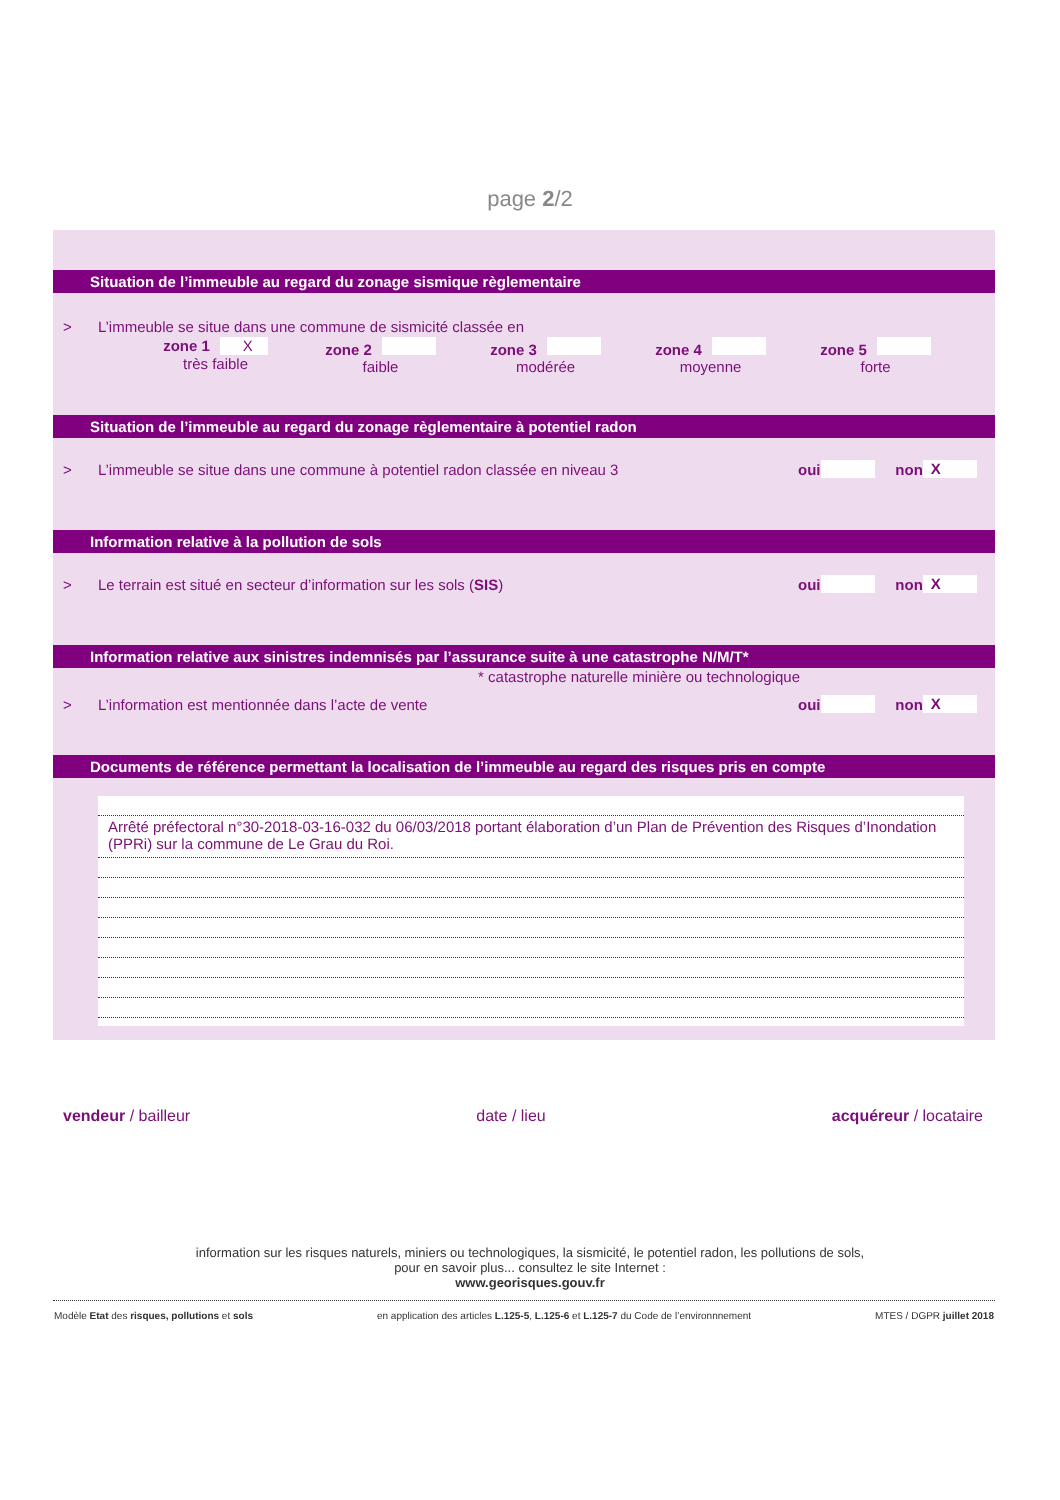page 2/2
Situation de l’immeuble au regard du zonage sismique règlementaire
> L’immeuble se situe dans une commune de sismicité classée en
zone 1 X
très faible
zone 2
faible
zone 3
modérée
zone 4
moyenne
zone 5
forte
Situation de l’immeuble au regard du zonage règlementaire à potentiel radon
> L’immeuble se situe dans une commune à potentiel radon classée en niveau 3 oui non X
Information relative à la pollution de sols
> Le terrain est situé en secteur d’information sur les sols (SIS) oui non X
Information relative aux sinistres indemnisés par l’assurance suite à une catastrophe N/M/T*
* catastrophe naturelle minière ou technologique
> L’information est mentionnée dans l’acte de vente oui non X
Documents de référence permettant la localisation de l’immeuble au regard des risques pris en compte
Arrêté préfectoral n°30-2018-03-16-032 du 06/03/2018 portant élaboration d’un Plan de Prévention des Risques d’Inondation (PPRi) sur la commune de Le Grau du Roi.
vendeur / bailleur date / lieu acquéreur / locataire
information sur les risques naturels, miniers ou technologiques, la sismicité, le potentiel radon, les pollutions de sols,
pour en savoir plus... consultez le site Internet :
www.georisques.gouv.fr
Modèle Etat des risques, pollutions et sols en application des articles L.125-5, L.125-6 et L.125-7 du Code de l’environnnement MTES / DGPR juillet 2018